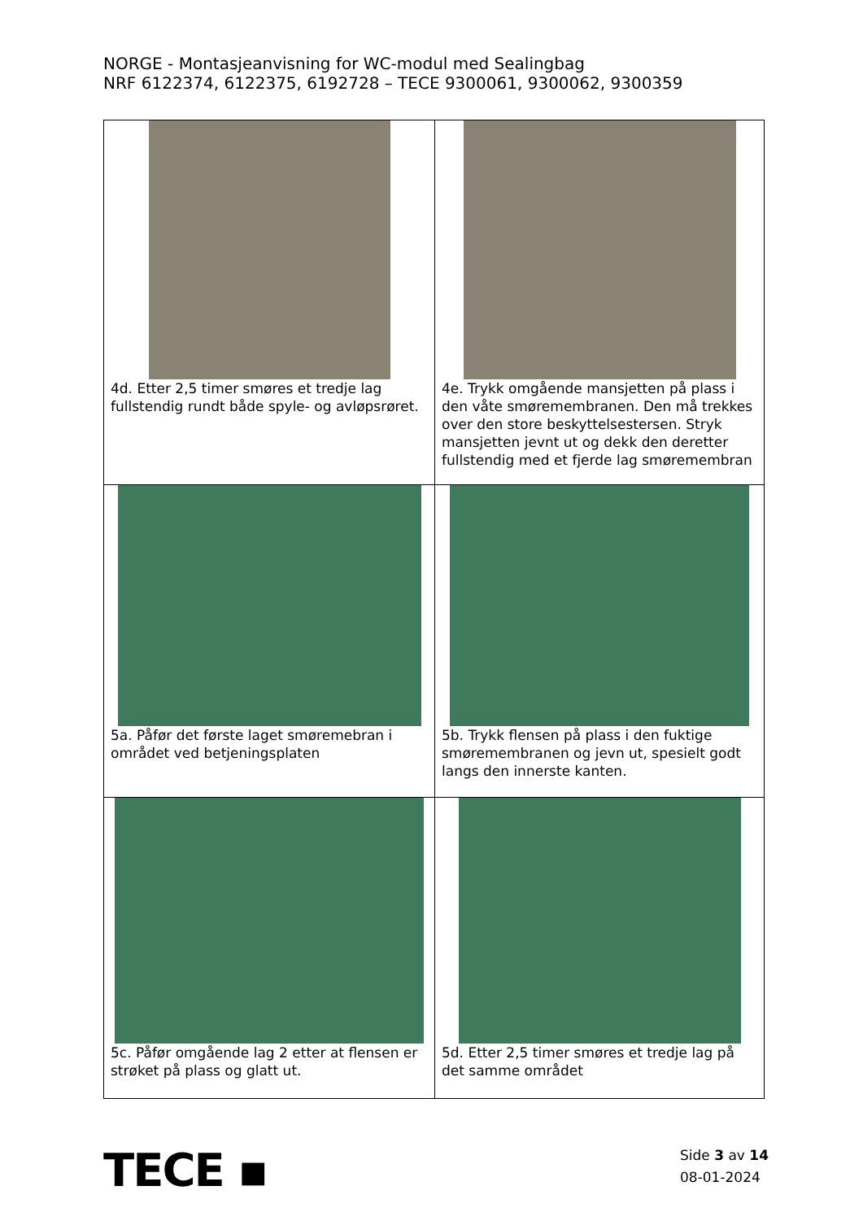NORGE - Montasjeanvisning for WC-modul med Sealingbag
NRF 6122374, 6122375, 6192728 – TECE 9300061, 9300062, 9300359
| 4d. Etter 2,5 timer smøres et tredje lag fullstendig rundt både spyle- og avløpsrøret. | 4e. Trykk omgående mansjetten på plass i den våte smøremembranen. Den må trekkes over den store beskyttelsestersen. Stryk mansjetten jevnt ut og dekk den deretter fullstendig med et fjerde lag smøremembran |
| 5a. Påfør det første laget smøremebran i området ved betjeningsplaten | 5b. Trykk flensen på plass i den fuktige smøremembranen og jevn ut, spesielt godt langs den innerste kanten. |
| 5c. Påfør omgående lag 2 etter at flensen er strøket på plass og glatt ut. | 5d. Etter 2,5 timer smøres et tredje lag på det samme området |
TECE ▪
Side 3 av 14
08-01-2024